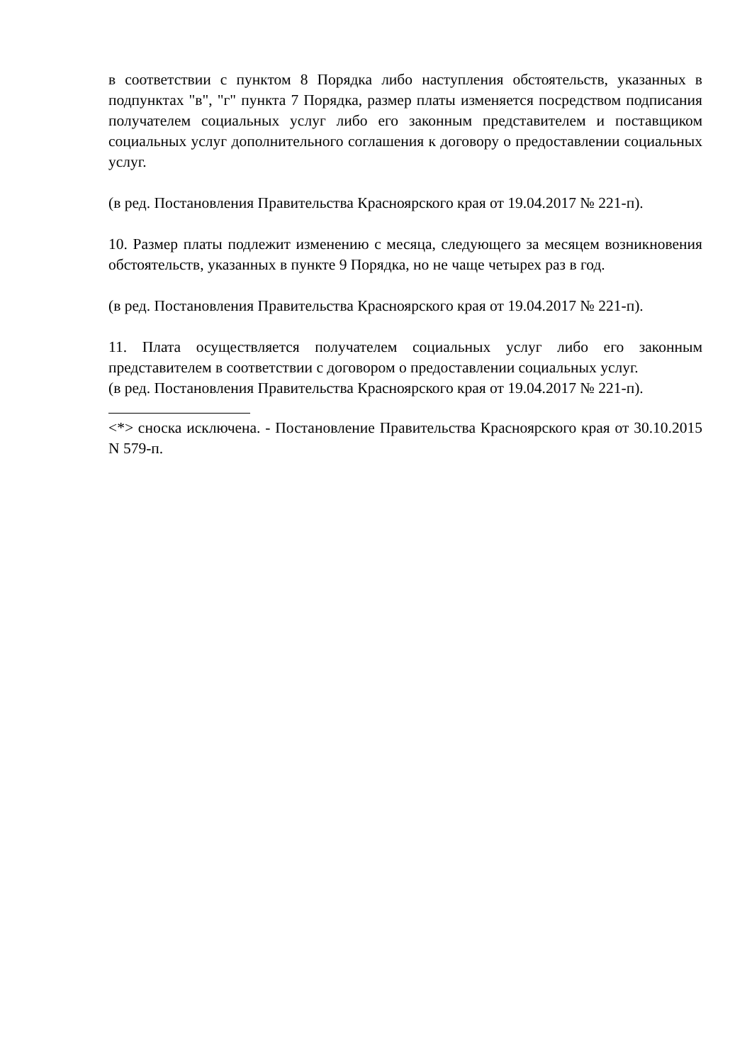в соответствии с пунктом 8 Порядка либо наступления обстоятельств, указанных в подпунктах "в", "г" пункта 7 Порядка, размер платы изменяется посредством подписания получателем социальных услуг либо его законным представителем и поставщиком социальных услуг дополнительного соглашения к договору о предоставлении социальных услуг.
(в ред. Постановления Правительства Красноярского края от 19.04.2017 № 221-п).
10. Размер платы подлежит изменению с месяца, следующего за месяцем возникновения обстоятельств, указанных в пункте 9 Порядка, но не чаще четырех раз в год.
(в ред. Постановления Правительства Красноярского края от 19.04.2017 № 221-п).
11. Плата осуществляется получателем социальных услуг либо его законным представителем в соответствии с договором о предоставлении социальных услуг.
(в ред. Постановления Правительства Красноярского края от 19.04.2017 № 221-п).
<*> сноска исключена. - Постановление Правительства Красноярского края от 30.10.2015 N 579-п.